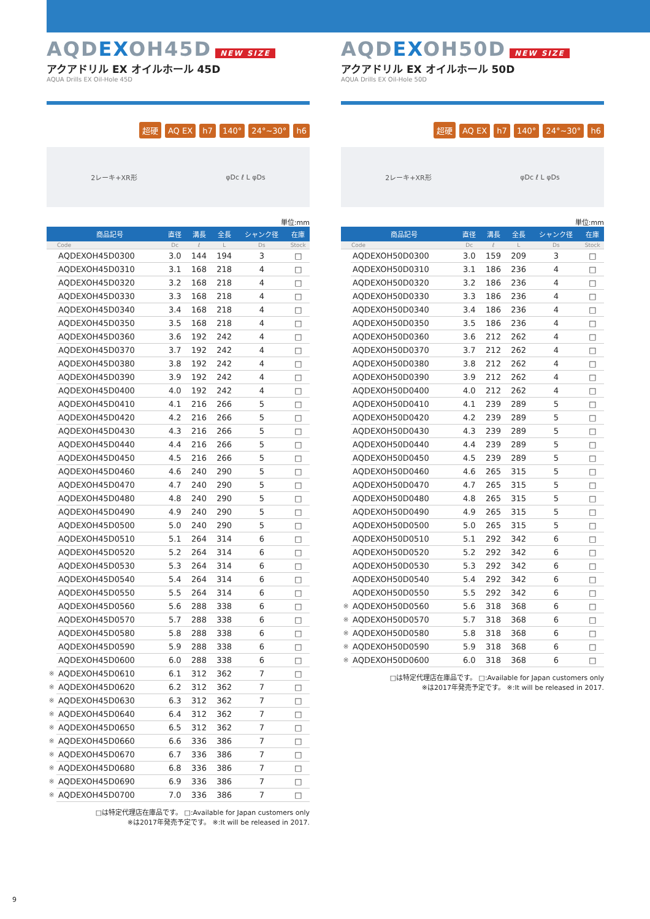AQDEXOH45D NEW SIZE
アクアドリル EX オイルホール 45D
AQUA Drills EX Oil-Hole 45D
超硬 AQ EX h7 140° 24°~30° h6
2レーキ+XR形 φDc ℓ L φDs
単位:mm
| | 商品記号 | 直径 | 溝長 | 全長 | シャンク径 | 在庫 |
| --- | --- | --- | --- | --- | --- | --- |
| | Code | Dc | ℓ | L | Ds | Stock |
| | AQDEXOH45D0300 | 3.0 | 144 | 194 | 3 | □ |
| | AQDEXOH45D0310 | 3.1 | 168 | 218 | 4 | □ |
| | AQDEXOH45D0320 | 3.2 | 168 | 218 | 4 | □ |
| | AQDEXOH45D0330 | 3.3 | 168 | 218 | 4 | □ |
| | AQDEXOH45D0340 | 3.4 | 168 | 218 | 4 | □ |
| | AQDEXOH45D0350 | 3.5 | 168 | 218 | 4 | □ |
| | AQDEXOH45D0360 | 3.6 | 192 | 242 | 4 | □ |
| | AQDEXOH45D0370 | 3.7 | 192 | 242 | 4 | □ |
| | AQDEXOH45D0380 | 3.8 | 192 | 242 | 4 | □ |
| | AQDEXOH45D0390 | 3.9 | 192 | 242 | 4 | □ |
| | AQDEXOH45D0400 | 4.0 | 192 | 242 | 4 | □ |
| | AQDEXOH45D0410 | 4.1 | 216 | 266 | 5 | □ |
| | AQDEXOH45D0420 | 4.2 | 216 | 266 | 5 | □ |
| | AQDEXOH45D0430 | 4.3 | 216 | 266 | 5 | □ |
| | AQDEXOH45D0440 | 4.4 | 216 | 266 | 5 | □ |
| | AQDEXOH45D0450 | 4.5 | 216 | 266 | 5 | □ |
| | AQDEXOH45D0460 | 4.6 | 240 | 290 | 5 | □ |
| | AQDEXOH45D0470 | 4.7 | 240 | 290 | 5 | □ |
| | AQDEXOH45D0480 | 4.8 | 240 | 290 | 5 | □ |
| | AQDEXOH45D0490 | 4.9 | 240 | 290 | 5 | □ |
| | AQDEXOH45D0500 | 5.0 | 240 | 290 | 5 | □ |
| | AQDEXOH45D0510 | 5.1 | 264 | 314 | 6 | □ |
| | AQDEXOH45D0520 | 5.2 | 264 | 314 | 6 | □ |
| | AQDEXOH45D0530 | 5.3 | 264 | 314 | 6 | □ |
| | AQDEXOH45D0540 | 5.4 | 264 | 314 | 6 | □ |
| | AQDEXOH45D0550 | 5.5 | 264 | 314 | 6 | □ |
| | AQDEXOH45D0560 | 5.6 | 288 | 338 | 6 | □ |
| | AQDEXOH45D0570 | 5.7 | 288 | 338 | 6 | □ |
| | AQDEXOH45D0580 | 5.8 | 288 | 338 | 6 | □ |
| | AQDEXOH45D0590 | 5.9 | 288 | 338 | 6 | □ |
| | AQDEXOH45D0600 | 6.0 | 288 | 338 | 6 | □ |
| ※ | AQDEXOH45D0610 | 6.1 | 312 | 362 | 7 | □ |
| ※ | AQDEXOH45D0620 | 6.2 | 312 | 362 | 7 | □ |
| ※ | AQDEXOH45D0630 | 6.3 | 312 | 362 | 7 | □ |
| ※ | AQDEXOH45D0640 | 6.4 | 312 | 362 | 7 | □ |
| ※ | AQDEXOH45D0650 | 6.5 | 312 | 362 | 7 | □ |
| ※ | AQDEXOH45D0660 | 6.6 | 336 | 386 | 7 | □ |
| ※ | AQDEXOH45D0670 | 6.7 | 336 | 386 | 7 | □ |
| ※ | AQDEXOH45D0680 | 6.8 | 336 | 386 | 7 | □ |
| ※ | AQDEXOH45D0690 | 6.9 | 336 | 386 | 7 | □ |
| ※ | AQDEXOH45D0700 | 7.0 | 336 | 386 | 7 | □ |
□は特定代理店在庫品です。 □:Available for Japan customers only
※は2017年発売予定です。 ※:It will be released in 2017.
AQDEXOH50D NEW SIZE
アクアドリル EX オイルホール 50D
AQUA Drills EX Oil-Hole 50D
超硬 AQ EX h7 140° 24°~30° h6
2レーキ+XR形 φDc ℓ L φDs
単位:mm
| | 商品記号 | 直径 | 溝長 | 全長 | シャンク径 | 在庫 |
| --- | --- | --- | --- | --- | --- | --- |
| | Code | Dc | ℓ | L | Ds | Stock |
| | AQDEXOH50D0300 | 3.0 | 159 | 209 | 3 | □ |
| | AQDEXOH50D0310 | 3.1 | 186 | 236 | 4 | □ |
| | AQDEXOH50D0320 | 3.2 | 186 | 236 | 4 | □ |
| | AQDEXOH50D0330 | 3.3 | 186 | 236 | 4 | □ |
| | AQDEXOH50D0340 | 3.4 | 186 | 236 | 4 | □ |
| | AQDEXOH50D0350 | 3.5 | 186 | 236 | 4 | □ |
| | AQDEXOH50D0360 | 3.6 | 212 | 262 | 4 | □ |
| | AQDEXOH50D0370 | 3.7 | 212 | 262 | 4 | □ |
| | AQDEXOH50D0380 | 3.8 | 212 | 262 | 4 | □ |
| | AQDEXOH50D0390 | 3.9 | 212 | 262 | 4 | □ |
| | AQDEXOH50D0400 | 4.0 | 212 | 262 | 4 | □ |
| | AQDEXOH50D0410 | 4.1 | 239 | 289 | 5 | □ |
| | AQDEXOH50D0420 | 4.2 | 239 | 289 | 5 | □ |
| | AQDEXOH50D0430 | 4.3 | 239 | 289 | 5 | □ |
| | AQDEXOH50D0440 | 4.4 | 239 | 289 | 5 | □ |
| | AQDEXOH50D0450 | 4.5 | 239 | 289 | 5 | □ |
| | AQDEXOH50D0460 | 4.6 | 265 | 315 | 5 | □ |
| | AQDEXOH50D0470 | 4.7 | 265 | 315 | 5 | □ |
| | AQDEXOH50D0480 | 4.8 | 265 | 315 | 5 | □ |
| | AQDEXOH50D0490 | 4.9 | 265 | 315 | 5 | □ |
| | AQDEXOH50D0500 | 5.0 | 265 | 315 | 5 | □ |
| | AQDEXOH50D0510 | 5.1 | 292 | 342 | 6 | □ |
| | AQDEXOH50D0520 | 5.2 | 292 | 342 | 6 | □ |
| | AQDEXOH50D0530 | 5.3 | 292 | 342 | 6 | □ |
| | AQDEXOH50D0540 | 5.4 | 292 | 342 | 6 | □ |
| | AQDEXOH50D0550 | 5.5 | 292 | 342 | 6 | □ |
| ※ | AQDEXOH50D0560 | 5.6 | 318 | 368 | 6 | □ |
| ※ | AQDEXOH50D0570 | 5.7 | 318 | 368 | 6 | □ |
| ※ | AQDEXOH50D0580 | 5.8 | 318 | 368 | 6 | □ |
| ※ | AQDEXOH50D0590 | 5.9 | 318 | 368 | 6 | □ |
| ※ | AQDEXOH50D0600 | 6.0 | 318 | 368 | 6 | □ |
□は特定代理店在庫品です。 □:Available for Japan customers only
※は2017年発売予定です。 ※:It will be released in 2017.
9